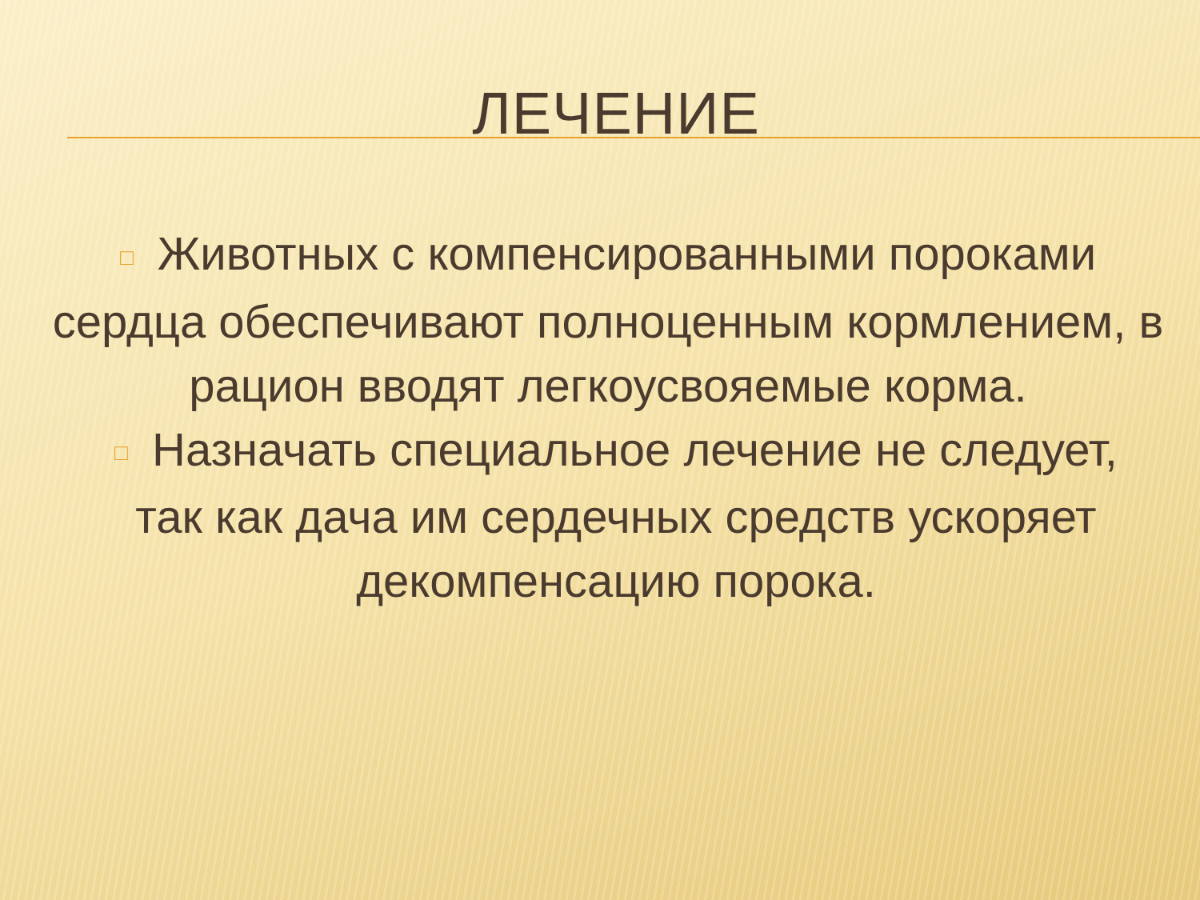ЛЕЧЕНИЕ
□ Животных с компенсированными пороками сердца обеспечивают полноценным кормлением, в рацион вводят легкоусвояемые корма.
□ Назначать специальное лечение не следует, так как дача им сердечных средств ускоряет декомпенсацию порока.